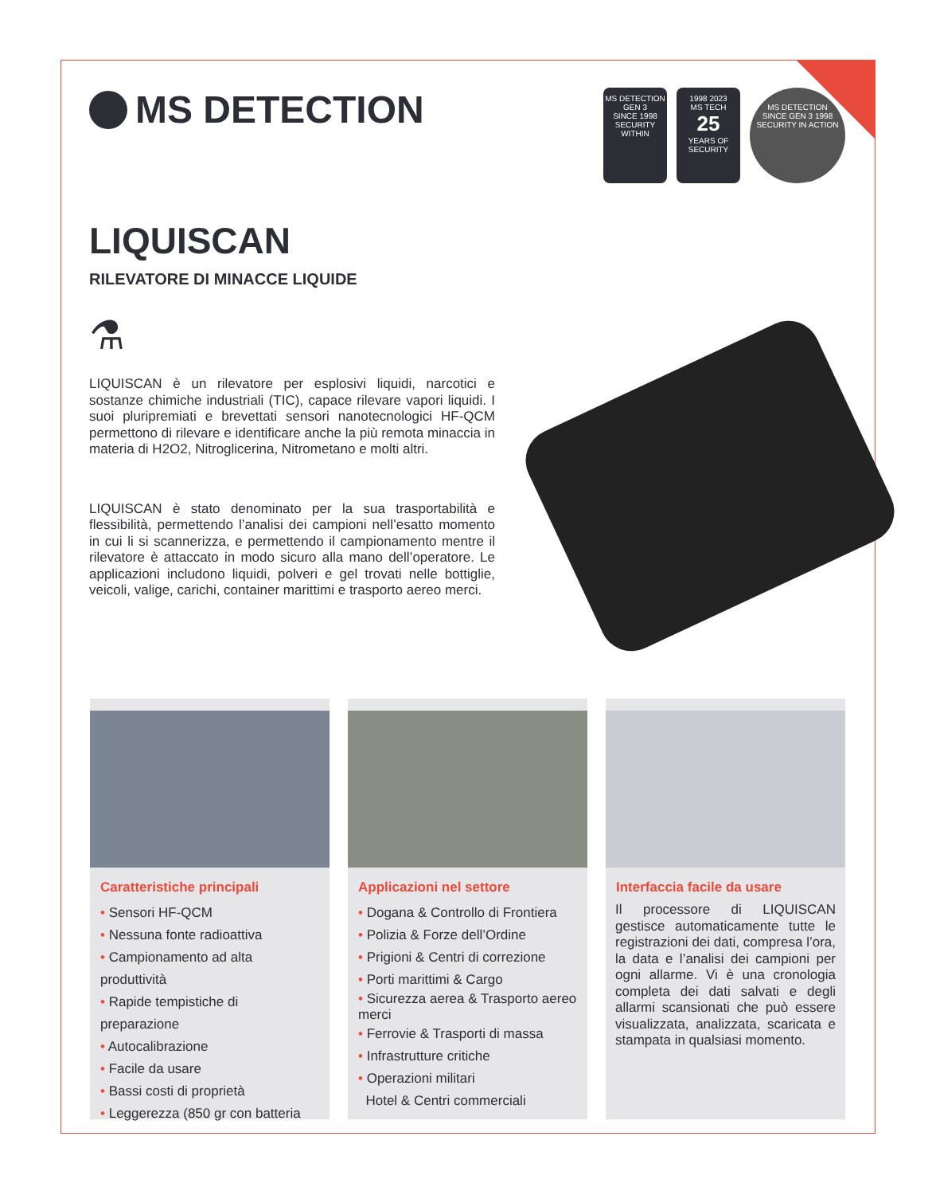MS DETECTION
MS DETECTION
GEN 3
SINCE 1998
SECURITY WITHIN
1998 2023
MS TECH
25
YEARS OF SECURITY
MS DETECTION
SINCE GEN 3 1998
SECURITY IN ACTION
LIQUISCAN
RILEVATORE DI MINACCE LIQUIDE
⚗
LIQUISCAN è un rilevatore per esplosivi liquidi, narcotici e sostanze chimiche industriali (TIC), capace rilevare vapori liquidi. I suoi pluripremiati e brevettati sensori nanotecnologici HF-QCM permettono di rilevare e identificare anche la più remota minaccia in materia di H2O2, Nitroglicerina, Nitrometano e molti altri.
LIQUISCAN è stato denominato per la sua trasportabilità e flessibilità, permettendo l’analisi dei campioni nell’esatto momento in cui li si scannerizza, e permettendo il campionamento mentre il rilevatore è attaccato in modo sicuro alla mano dell’operatore. Le applicazioni includono liquidi, polveri e gel trovati nelle bottiglie, veicoli, valige, carichi, container marittimi e trasporto aereo merci.
Caratteristiche principali
• Sensori HF-QCM
• Nessuna fonte radioattiva
• Campionamento ad alta produttività
• Rapide tempistiche di preparazione
• Autocalibrazione
• Facile da usare
• Bassi costi di proprietà
• Leggerezza (850 gr con batteria
Applicazioni nel settore
• Dogana & Controllo di Frontiera
• Polizia & Forze dell’Ordine
• Prigioni & Centri di correzione
• Porti marittimi & Cargo
• Sicurezza aerea & Trasporto aereo merci
• Ferrovie & Trasporti di massa
• Infrastrutture critiche
• Operazioni militari
Hotel & Centri commerciali
Interfaccia facile da usare
Il processore di LIQUISCAN gestisce automaticamente tutte le registrazioni dei dati, compresa l’ora, la data e l’analisi dei campioni per ogni allarme. Vi è una cronologia completa dei dati salvati e degli allarmi scansionati che può essere visualizzata, analizzata, scaricata e stampata in qualsiasi momento.